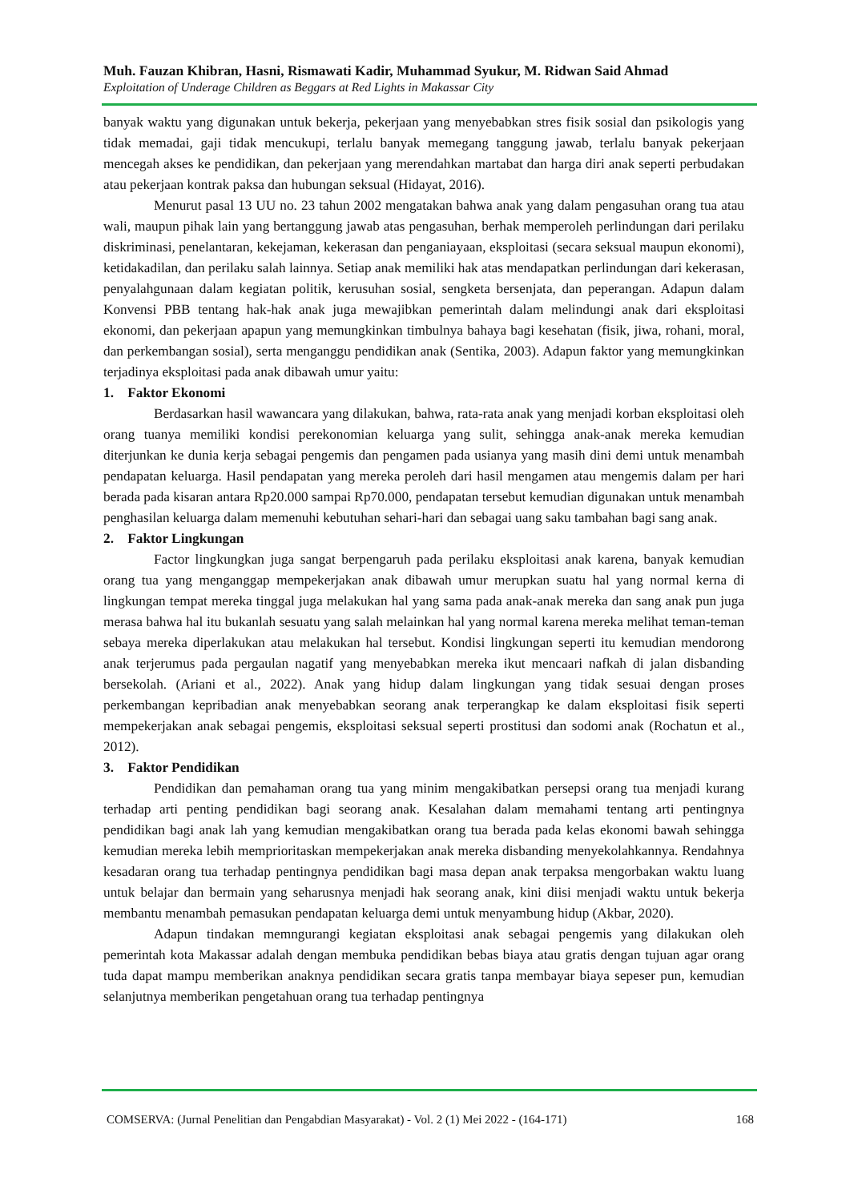Muh. Fauzan Khibran, Hasni, Rismawati Kadir, Muhammad Syukur, M. Ridwan Said Ahmad
Exploitation of Underage Children as Beggars at Red Lights in Makassar City
banyak waktu yang digunakan untuk bekerja, pekerjaan yang menyebabkan stres fisik sosial dan psikologis yang tidak memadai, gaji tidak mencukupi, terlalu banyak memegang tanggung jawab, terlalu banyak pekerjaan mencegah akses ke pendidikan, dan pekerjaan yang merendahkan martabat dan harga diri anak seperti perbudakan atau pekerjaan kontrak paksa dan hubungan seksual (Hidayat, 2016).
Menurut pasal 13 UU no. 23 tahun 2002 mengatakan bahwa anak yang dalam pengasuhan orang tua atau wali, maupun pihak lain yang bertanggung jawab atas pengasuhan, berhak memperoleh perlindungan dari perilaku diskriminasi, penelantaran, kekejaman, kekerasan dan penganiayaan, eksploitasi (secara seksual maupun ekonomi), ketidakadilan, dan perilaku salah lainnya. Setiap anak memiliki hak atas mendapatkan perlindungan dari kekerasan, penyalahgunaan dalam kegiatan politik, kerusuhan sosial, sengketa bersenjata, dan peperangan. Adapun dalam Konvensi PBB tentang hak-hak anak juga mewajibkan pemerintah dalam melindungi anak dari eksploitasi ekonomi, dan pekerjaan apapun yang memungkinkan timbulnya bahaya bagi kesehatan (fisik, jiwa, rohani, moral, dan perkembangan sosial), serta menganggu pendidikan anak (Sentika, 2003). Adapun faktor yang memungkinkan terjadinya eksploitasi pada anak dibawah umur yaitu:
1. Faktor Ekonomi
Berdasarkan hasil wawancara yang dilakukan, bahwa, rata-rata anak yang menjadi korban eksploitasi oleh orang tuanya memiliki kondisi perekonomian keluarga yang sulit, sehingga anak-anak mereka kemudian diterjunkan ke dunia kerja sebagai pengemis dan pengamen pada usianya yang masih dini demi untuk menambah pendapatan keluarga. Hasil pendapatan yang mereka peroleh dari hasil mengamen atau mengemis dalam per hari berada pada kisaran antara Rp20.000 sampai Rp70.000, pendapatan tersebut kemudian digunakan untuk menambah penghasilan keluarga dalam memenuhi kebutuhan sehari-hari dan sebagai uang saku tambahan bagi sang anak.
2. Faktor Lingkungan
Factor lingkungkan juga sangat berpengaruh pada perilaku eksploitasi anak karena, banyak kemudian orang tua yang menganggap mempekerjakan anak dibawah umur merupkan suatu hal yang normal kerna di lingkungan tempat mereka tinggal juga melakukan hal yang sama pada anak-anak mereka dan sang anak pun juga merasa bahwa hal itu bukanlah sesuatu yang salah melainkan hal yang normal karena mereka melihat teman-teman sebaya mereka diperlakukan atau melakukan hal tersebut. Kondisi lingkungan seperti itu kemudian mendorong anak terjerumus pada pergaulan nagatif yang menyebabkan mereka ikut mencaari nafkah di jalan disbanding bersekolah. (Ariani et al., 2022). Anak yang hidup dalam lingkungan yang tidak sesuai dengan proses perkembangan kepribadian anak menyebabkan seorang anak terperangkap ke dalam eksploitasi fisik seperti mempekerjakan anak sebagai pengemis, eksploitasi seksual seperti prostitusi dan sodomi anak (Rochatun et al., 2012).
3. Faktor Pendidikan
Pendidikan dan pemahaman orang tua yang minim mengakibatkan persepsi orang tua menjadi kurang terhadap arti penting pendidikan bagi seorang anak. Kesalahan dalam memahami tentang arti pentingnya pendidikan bagi anak lah yang kemudian mengakibatkan orang tua berada pada kelas ekonomi bawah sehingga kemudian mereka lebih memprioritaskan mempekerjakan anak mereka disbanding menyekolahkannya. Rendahnya kesadaran orang tua terhadap pentingnya pendidikan bagi masa depan anak terpaksa mengorbakan waktu luang untuk belajar dan bermain yang seharusnya menjadi hak seorang anak, kini diisi menjadi waktu untuk bekerja membantu menambah pemasukan pendapatan keluarga demi untuk menyambung hidup (Akbar, 2020).
Adapun tindakan memngurangi kegiatan eksploitasi anak sebagai pengemis yang dilakukan oleh pemerintah kota Makassar adalah dengan membuka pendidikan bebas biaya atau gratis dengan tujuan agar orang tuda dapat mampu memberikan anaknya pendidikan secara gratis tanpa membayar biaya sepeser pun, kemudian selanjutnya memberikan pengetahuan orang tua terhadap pentingnya
COMSERVA: (Jurnal Penelitian dan Pengabdian Masyarakat) - Vol. 2 (1) Mei 2022 - (164-171) 168